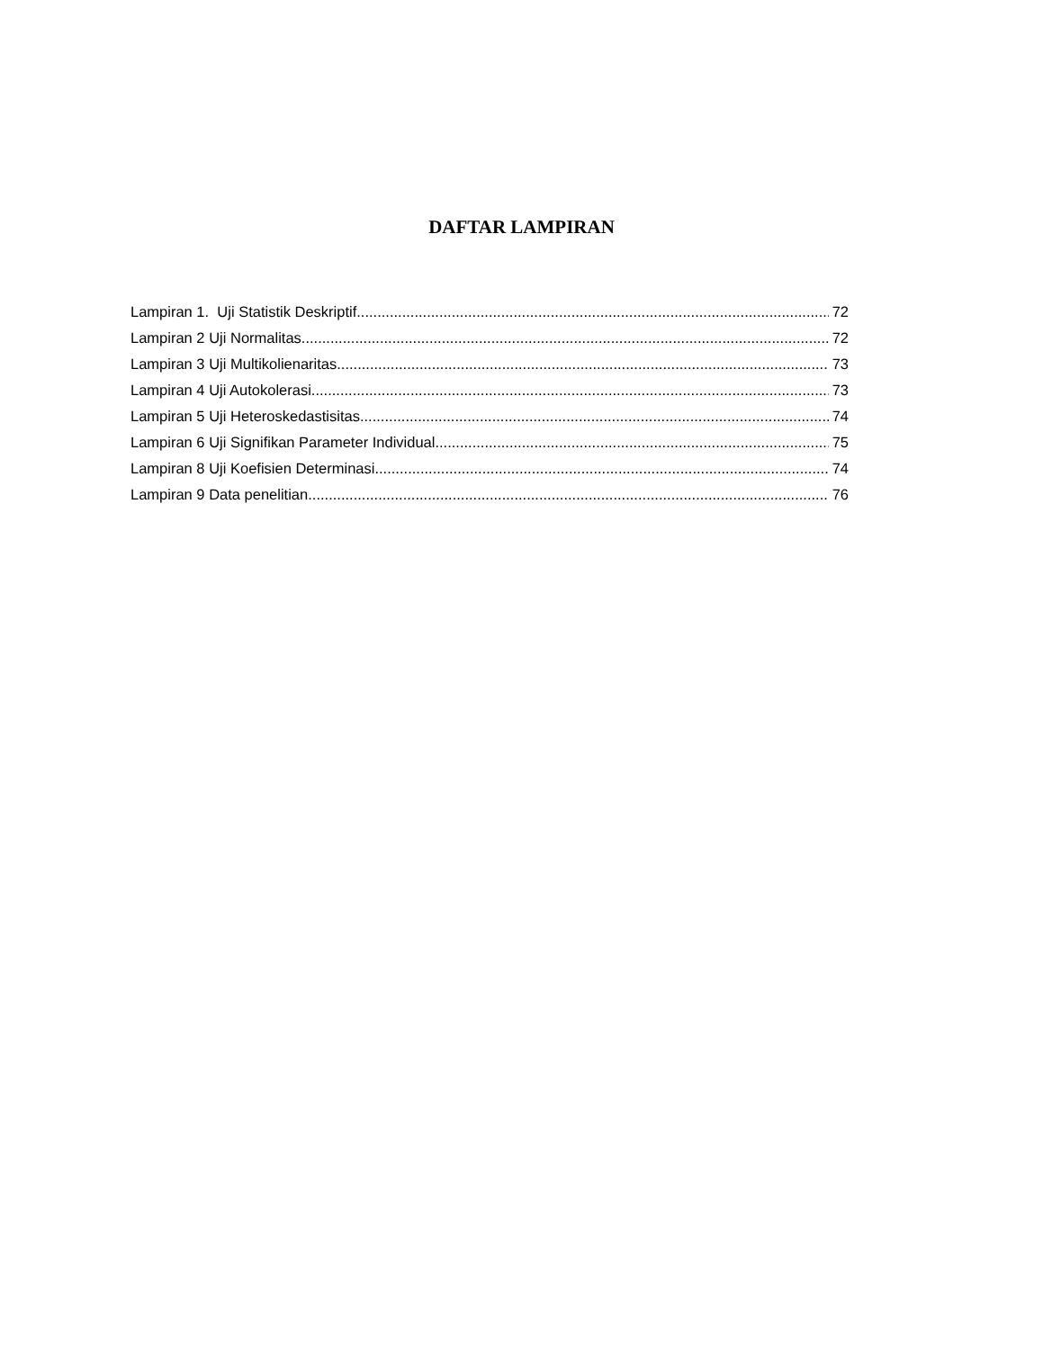DAFTAR LAMPIRAN
Lampiran 1. Uji Statistik Deskriptif 72
Lampiran 2 Uji Normalitas 72
Lampiran 3 Uji Multikolienaritas 73
Lampiran 4 Uji Autokolerasi 73
Lampiran 5 Uji Heteroskedastisitas 74
Lampiran 6 Uji Signifikan Parameter Individual 75
Lampiran 8 Uji Koefisien Determinasi 74
Lampiran 9 Data penelitian 76